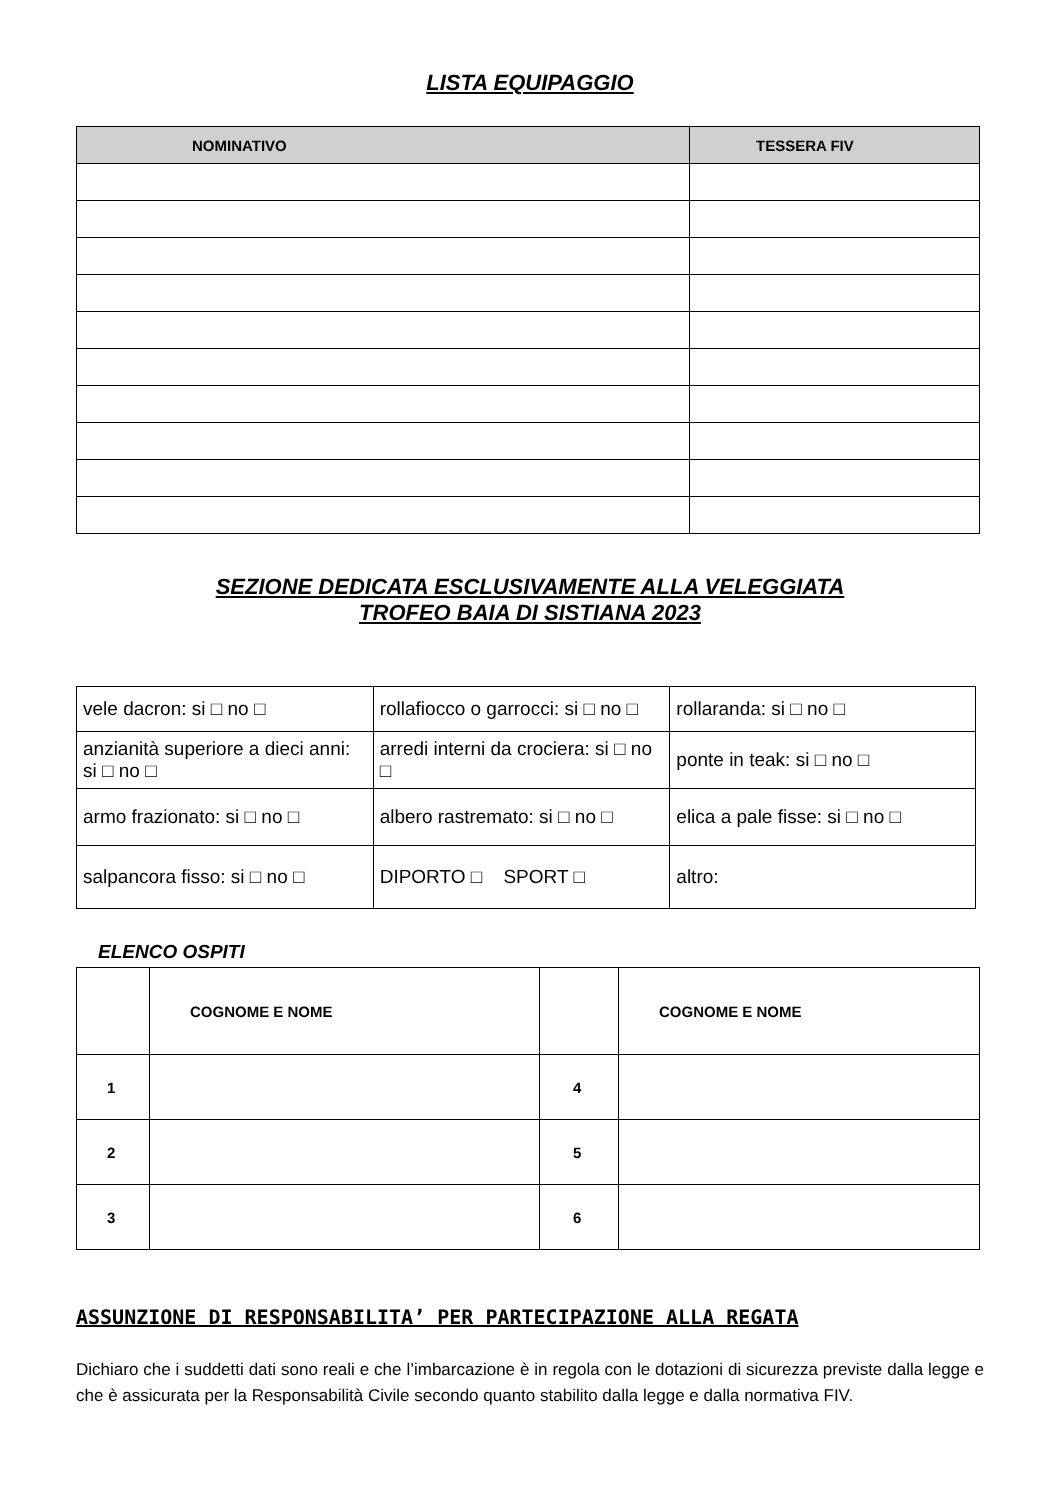LISTA EQUIPAGGIO
| NOMINATIVO | TESSERA FIV |
| --- | --- |
SEZIONE DEDICATA ESCLUSIVAMENTE ALLA VELEGGIATA
TROFEO BAIA DI SISTIANA 2023
| vele dacron: si □ no □ | rollafiocco o garrocci: si □ no □ | rollaranda: si □ no □ |
| anzianità superiore a dieci anni: si □ no □ | arredi interni da crociera: si □ no □ | ponte in teak: si □ no □ |
| armo frazionato: si □ no □ | albero rastremato: si □ no □ | elica a pale fisse: si □ no □ |
| salpancora fisso: si □ no □ | DIPORTO □ SPORT □ | altro: |
ELENCO OSPITI
| | COGNOME E NOME | | COGNOME E NOME |
| --- | --- | --- | --- |
| 1 | | 4 | |
| 2 | | 5 | |
| 3 | | 6 | |
ASSUNZIONE DI RESPONSABILITA’ PER PARTECIPAZIONE ALLA REGATA
Dichiaro che i suddetti dati sono reali e che l’imbarcazione è in regola con le dotazioni di sicurezza previste dalla legge e che è assicurata per la Responsabilità Civile secondo quanto stabilito dalla legge e dalla normativa FIV.